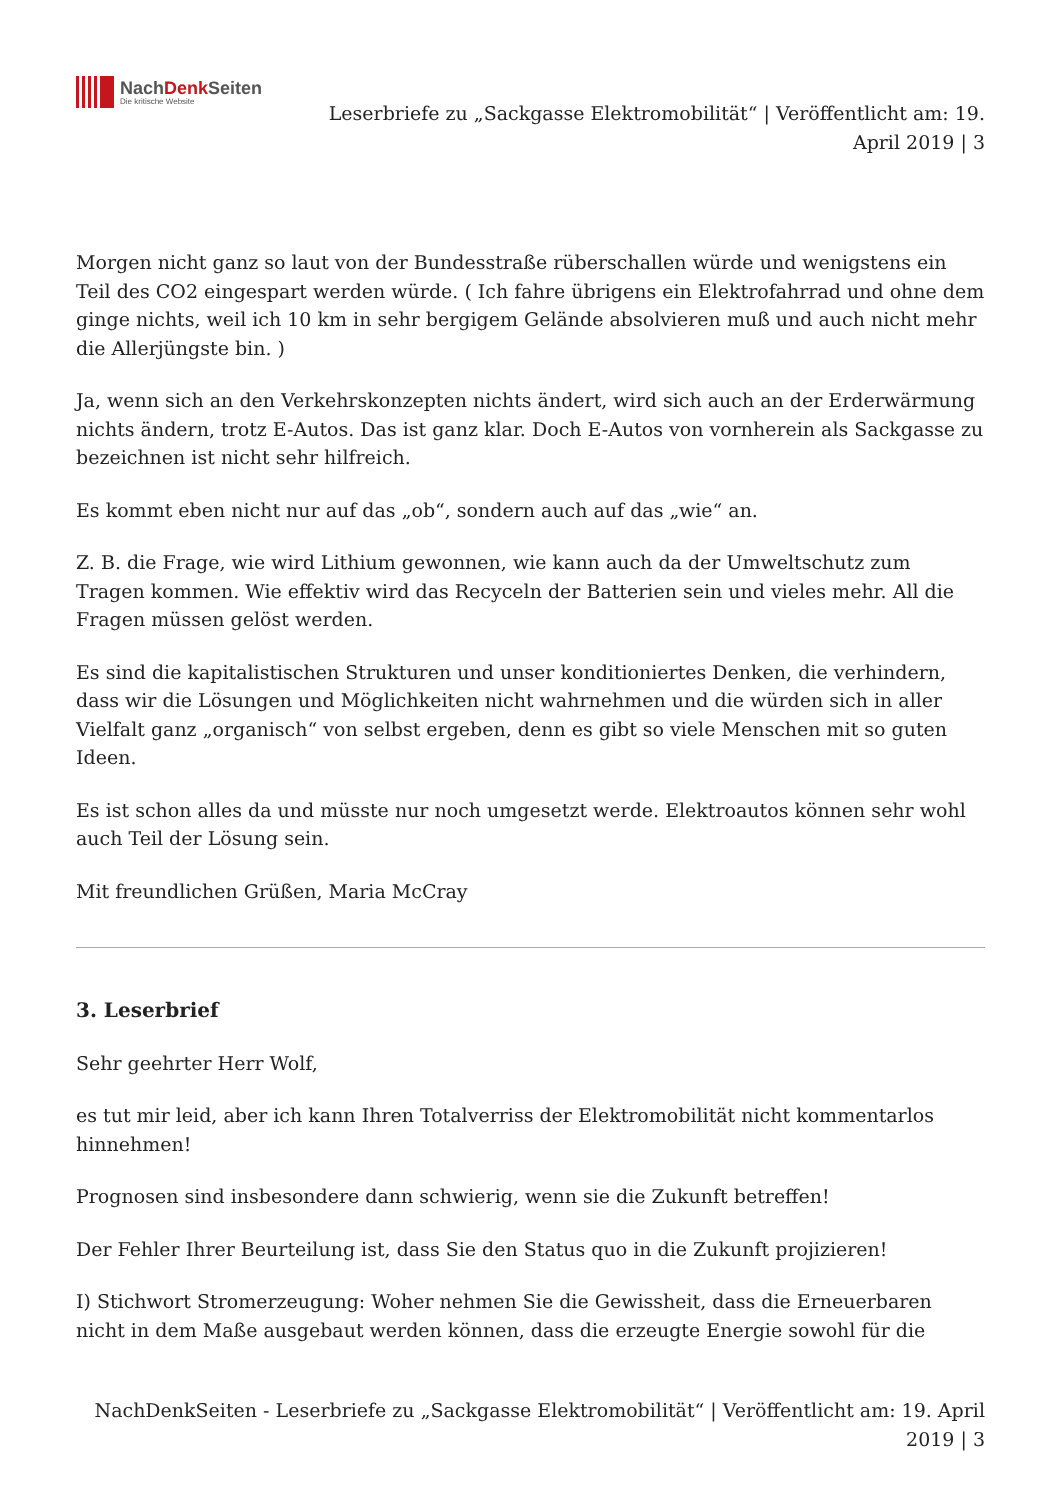NachDenk Seiten
Die kritische Website
Leserbriefe zu „Sackgasse Elektromobilität“ | Veröffentlicht am: 19.
April 2019 | 3
Morgen nicht ganz so laut von der Bundesstraße rüberschallen würde und wenigstens ein Teil des CO2 eingespart werden würde. ( Ich fahre übrigens ein Elektrofahrrad und ohne dem ginge nichts, weil ich 10 km in sehr bergigem Gelände absolvieren muß und auch nicht mehr die Allerjüngste bin. )
Ja, wenn sich an den Verkehrskonzepten nichts ändert, wird sich auch an der Erderwärmung nichts ändern, trotz E-Autos. Das ist ganz klar. Doch E-Autos von vornherein als Sackgasse zu bezeichnen ist nicht sehr hilfreich.
Es kommt eben nicht nur auf das „ob“, sondern auch auf das „wie“ an.
Z. B. die Frage, wie wird Lithium gewonnen, wie kann auch da der Umweltschutz zum Tragen kommen. Wie effektiv wird das Recyceln der Batterien sein und vieles mehr. All die Fragen müssen gelöst werden.
Es sind die kapitalistischen Strukturen und unser konditioniertes Denken, die verhindern, dass wir die Lösungen und Möglichkeiten nicht wahrnehmen und die würden sich in aller Vielfalt ganz „organisch“ von selbst ergeben, denn es gibt so viele Menschen mit so guten Ideen.
Es ist schon alles da und müsste nur noch umgesetzt werde. Elektroautos können sehr wohl auch Teil der Lösung sein.
Mit freundlichen Grüßen, Maria McCray
3. Leserbrief
Sehr geehrter Herr Wolf,
es tut mir leid, aber ich kann Ihren Totalverriss der Elektromobilität nicht kommentarlos hinnehmen!
Prognosen sind insbesondere dann schwierig, wenn sie die Zukunft betreffen!
Der Fehler Ihrer Beurteilung ist, dass Sie den Status quo in die Zukunft projizieren!
I) Stichwort Stromerzeugung: Woher nehmen Sie die Gewissheit, dass die Erneuerbaren nicht in dem Maße ausgebaut werden können, dass die erzeugte Energie sowohl für die
NachDenkSeiten - Leserbriefe zu „Sackgasse Elektromobilität“ | Veröffentlicht am: 19. April
2019 | 3